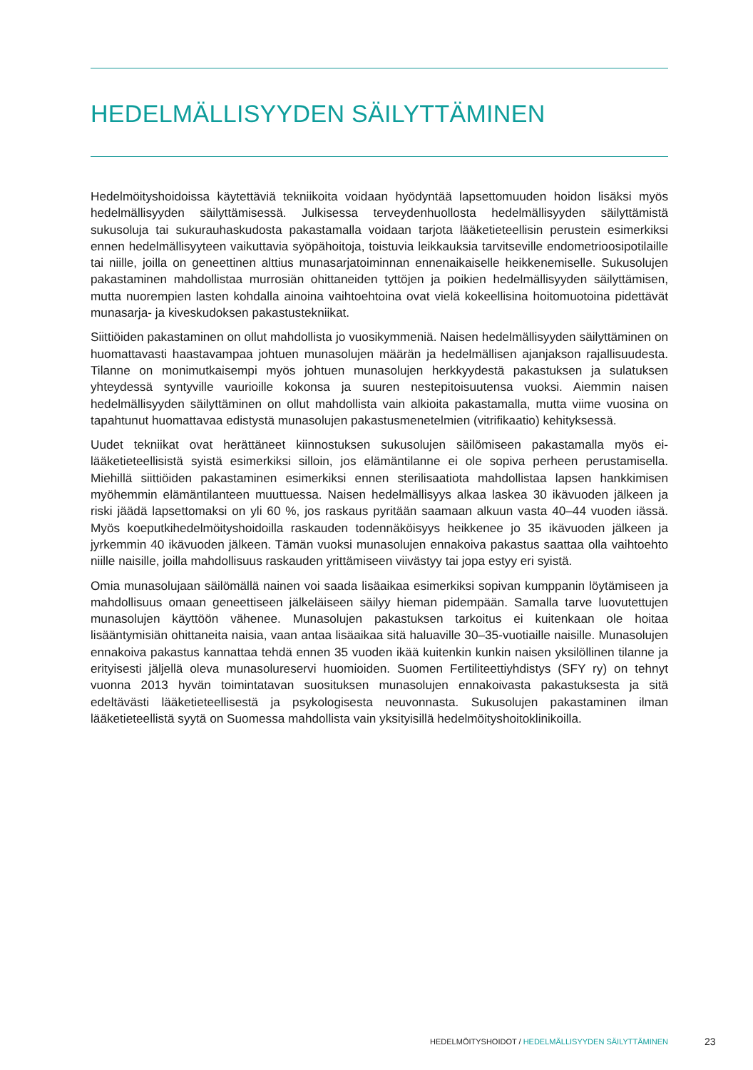HEDELMÄLLISYYDEN SÄILYTTÄMINEN
Hedelmöityshoidoissa käytettäviä tekniikoita voidaan hyödyntää lapsettomuuden hoidon lisäksi myös hedelmällisyyden säilyttämisessä. Julkisessa terveydenhuollosta hedelmällisyyden säilyttämistä sukusoluja tai sukurauhaskudosta pakastamalla voidaan tarjota lääketieteellisin perustein esimerkiksi ennen hedelmällisyyteen vaikuttavia syöpähoitoja, toistuvia leikkauksia tarvitseville endometrioosipotilaille tai niille, joilla on geneettinen alttius munasarjatoiminnan ennenaikaiselle heikkenemiselle. Sukusolujen pakastaminen mahdollistaa murrosiän ohittaneiden tyttöjen ja poikien hedelmällisyyden säilyttämisen, mutta nuorempien lasten kohdalla ainoina vaihtoehtoina ovat vielä kokeellisina hoitomuotoina pidettävät munasarja- ja kiveskudoksen pakastustekniikat.
Siittiöiden pakastaminen on ollut mahdollista jo vuosikymmeniä. Naisen hedelmällisyyden säilyttäminen on huomattavasti haastavampaa johtuen munasolujen määrän ja hedelmällisen ajanjakson rajallisuudesta. Tilanne on monimutkaisempi myös johtuen munasolujen herkkyydestä pakastuksen ja sulatuksen yhteydessä syntyville vaurioille kokonsa ja suuren nestepitoisuutensa vuoksi. Aiemmin naisen hedelmällisyyden säilyttäminen on ollut mahdollista vain alkioita pakastamalla, mutta viime vuosina on tapahtunut huomattavaa edistystä munasolujen pakastusmenetelmien (vitrifikaatio) kehityksessä.
Uudet tekniikat ovat herättäneet kiinnostuksen sukusolujen säilömiseen pakastamalla myös ei-lääketieteellisistä syistä esimerkiksi silloin, jos elämäntilanne ei ole sopiva perheen perustamisella. Miehillä siittiöiden pakastaminen esimerkiksi ennen sterilisaatiota mahdollistaa lapsen hankkimisen myöhemmin elämäntilanteen muuttuessa. Naisen hedelmällisyys alkaa laskea 30 ikävuoden jälkeen ja riski jäädä lapsettomaksi on yli 60 %, jos raskaus pyritään saamaan alkuun vasta 40–44 vuoden iässä. Myös koeputkihedelmöityshoidoilla raskauden todennäköisyys heikkenee jo 35 ikävuoden jälkeen ja jyrkemmin 40 ikävuoden jälkeen. Tämän vuoksi munasolujen ennakoiva pakastus saattaa olla vaihtoehto niille naisille, joilla mahdollisuus raskauden yrittämiseen viivästyy tai jopa estyy eri syistä.
Omia munasolujaan säilömällä nainen voi saada lisäaikaa esimerkiksi sopivan kumppanin löytämiseen ja mahdollisuus omaan geneettiseen jälkeläiseen säilyy hieman pidempään. Samalla tarve luovutettujen munasolujen käyttöön vähenee. Munasolujen pakastuksen tarkoitus ei kuitenkaan ole hoitaa lisääntymisiän ohittaneita naisia, vaan antaa lisäaikaa sitä haluaville 30–35-vuotiaille naisille. Munasolujen ennakoiva pakastus kannattaa tehdä ennen 35 vuoden ikää kuitenkin kunkin naisen yksilöllinen tilanne ja erityisesti jäljellä oleva munasolureservi huomioiden. Suomen Fertiliteettiyhdistys (SFY ry) on tehnyt vuonna 2013 hyvän toimintatavan suosituksen munasolujen ennakoivasta pakastuksesta ja sitä edeltävästi lääketieteellisestä ja psykologisesta neuvonnasta. Sukusolujen pakastaminen ilman lääketieteellistä syytä on Suomessa mahdollista vain yksityisillä hedelmöityshoitoklinikoilla.
HEDELMÖITYSHOIDOT / HEDELMÄLLISYYDEN SÄILYTTÄMINEN 23